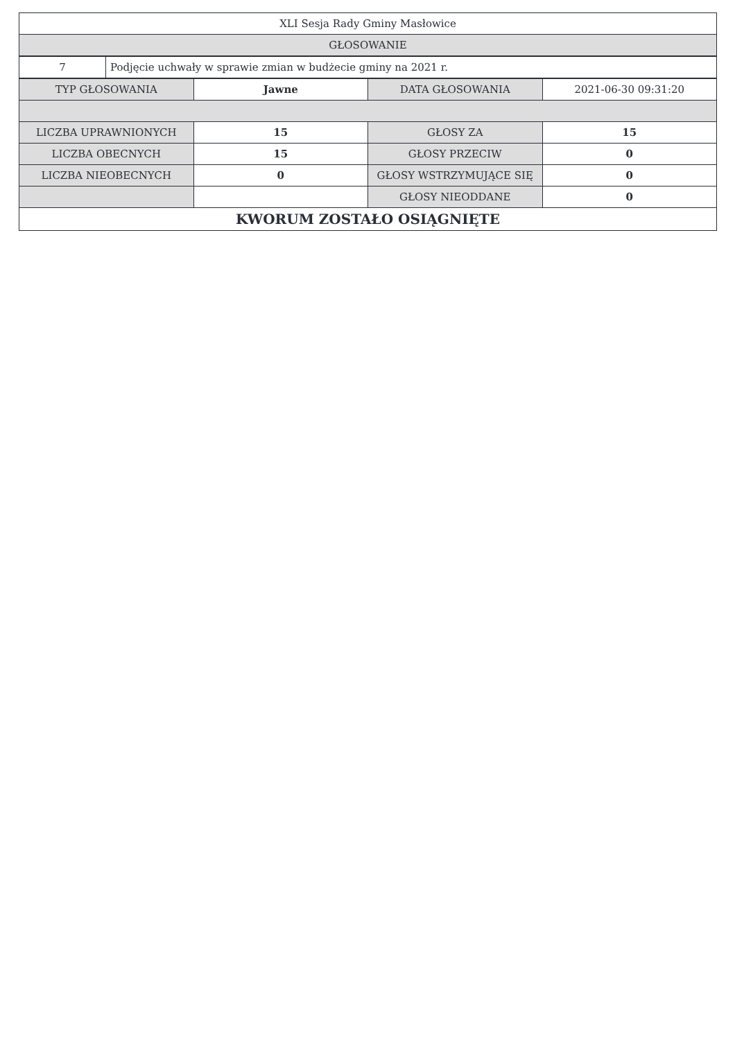| XLI Sesja Rady Gminy Masłowice |
| GŁOSOWANIE |
| 7 | Podjęcie uchwały w sprawie zmian w budżecie gminy na 2021 r. |
| TYP GŁOSOWANIA | Jawne | DATA GŁOSOWANIA | 2021-06-30 09:31:20 |
| LICZBA UPRAWNIONYCH | 15 | GŁOSY ZA | 15 |
| LICZBA OBECNYCH | 15 | GŁOSY PRZECIW | 0 |
| LICZBA NIEOBECNYCH | 0 | GŁOSY WSTRZYMUJĄCE SIĘ | 0 |
| | | GŁOSY NIEODDANE | 0 |
| KWORUM ZOSTAŁO OSIĄGNIĘTE | | | |